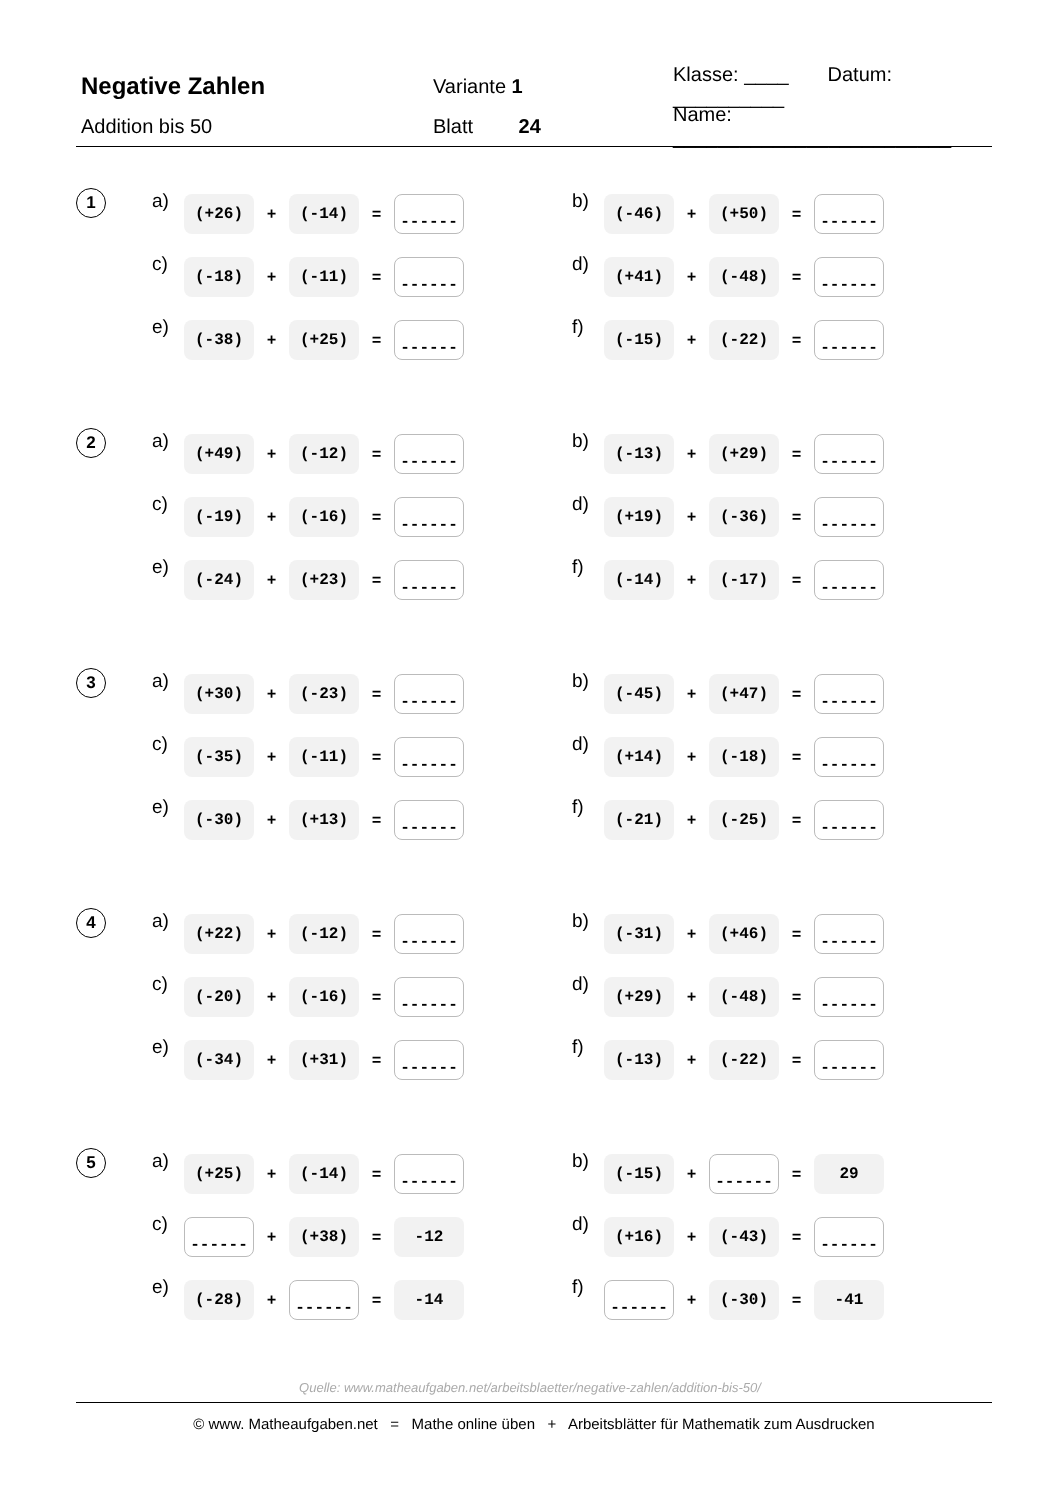Negative Zahlen
Variante 1
Klasse: ____ Datum: __________
Addition bis 50 Blatt 24
Name: _________________________
1
a) (+26) + (-14) = ------
b) (-46) + (+50) = ------
c) (-18) + (-11) = ------
d) (+41) + (-48) = ------
e) (-38) + (+25) = ------
f) (-15) + (-22) = ------
2
a) (+49) + (-12) = ------
b) (-13) + (+29) = ------
c) (-19) + (-16) = ------
d) (+19) + (-36) = ------
e) (-24) + (+23) = ------
f) (-14) + (-17) = ------
3
a) (+30) + (-23) = ------
b) (-45) + (+47) = ------
c) (-35) + (-11) = ------
d) (+14) + (-18) = ------
e) (-30) + (+13) = ------
f) (-21) + (-25) = ------
4
a) (+22) + (-12) = ------
b) (-31) + (+46) = ------
c) (-20) + (-16) = ------
d) (+29) + (-48) = ------
e) (-34) + (+31) = ------
f) (-13) + (-22) = ------
5
a) (+25) + (-14) = ------
b) (-15) + ------ = 29
c) ------ + (+38) = -12
d) (+16) + (-43) = ------
e) (-28) + ------ = -14
f) ------ + (-30) = -41
Quelle: www.matheaufgaben.net/arbeitsblaetter/negative-zahlen/addition-bis-50/
© www. Matheaufgaben.net = Mathe online üben + Arbeitsblätter für Mathematik zum Ausdrucken